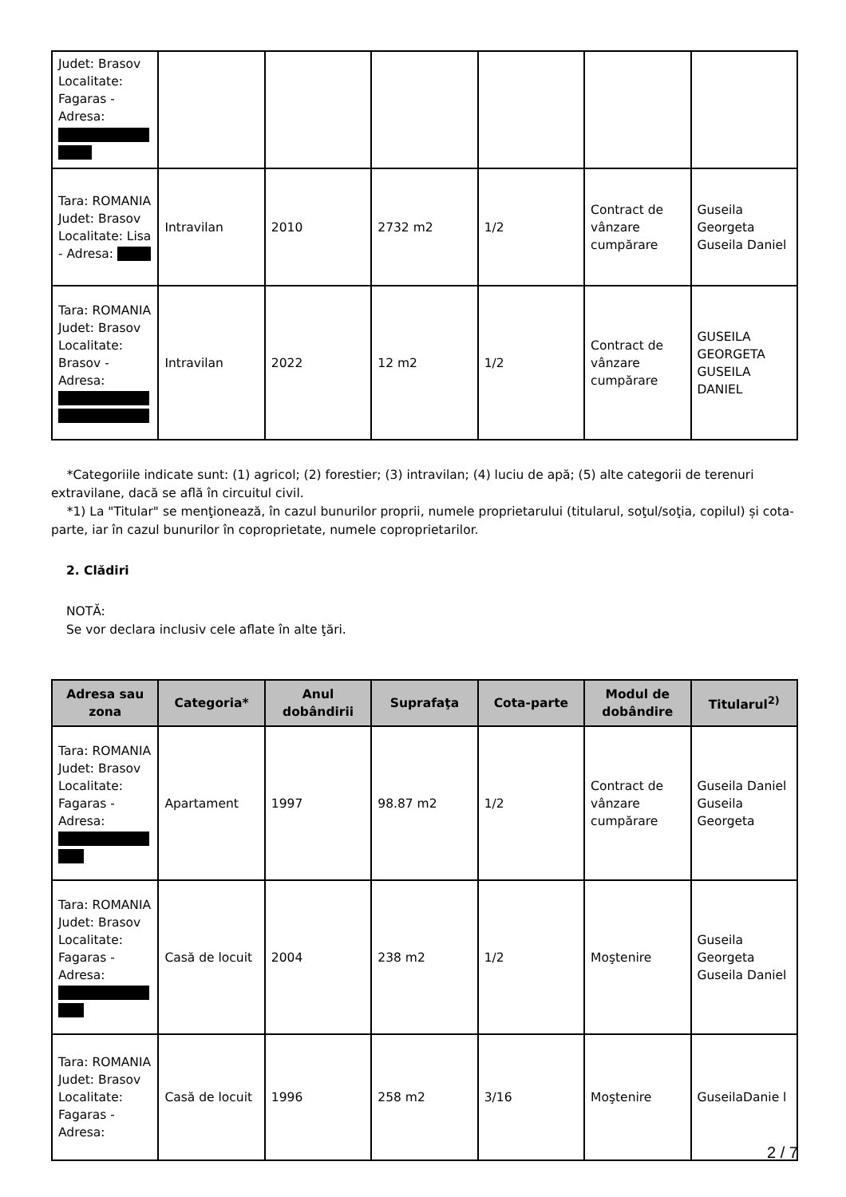| Judet: Brasov Localitate: Fagaras - Adresa: | | | | | | |
| Tara: ROMANIA Judet: Brasov Localitate: Lisa - Adresa: | Intravilan | 2010 | 2732 m2 | 1/2 | Contract de vânzare cumpărare | Guseila Georgeta Guseila Daniel |
| Tara: ROMANIA Judet: Brasov Localitate: Brasov - Adresa: | Intravilan | 2022 | 12 m2 | 1/2 | Contract de vânzare cumpărare | GUSEILA GEORGETA GUSEILA DANIEL |
*Categoriile indicate sunt: (1) agricol; (2) forestier; (3) intravilan; (4) luciu de apă; (5) alte categorii de terenuri extravilane, dacă se află în circuitul civil.
*1) La "Titular" se menţionează, în cazul bunurilor proprii, numele proprietarului (titularul, soţul/soţia, copilul) și cota-parte, iar în cazul bunurilor în coproprietate, numele coproprietarilor.
2. Clădiri
NOTĂ:
Se vor declara inclusiv cele aflate în alte ţări.
| Adresa sau zona | Categoria* | Anul dobândirii | Suprafaţa | Cota-parte | Modul de dobândire | Titularul<sup>2)</sup> |
| --- | --- | --- | --- | --- | --- | --- |
| Tara: ROMANIA Judet: Brasov Localitate: Fagaras - Adresa: | Apartament | 1997 | 98.87 m2 | 1/2 | Contract de vânzare cumpărare | Guseila Daniel Guseila Georgeta |
| Tara: ROMANIA Judet: Brasov Localitate: Fagaras - Adresa: | Casă de locuit | 2004 | 238 m2 | 1/2 | Moştenire | Guseila Georgeta Guseila Daniel |
| Tara: ROMANIA Judet: Brasov Localitate: Fagaras - Adresa: | Casă de locuit | 1996 | 258 m2 | 3/16 | Moştenire | GuseilaDanie l |
2 / 7